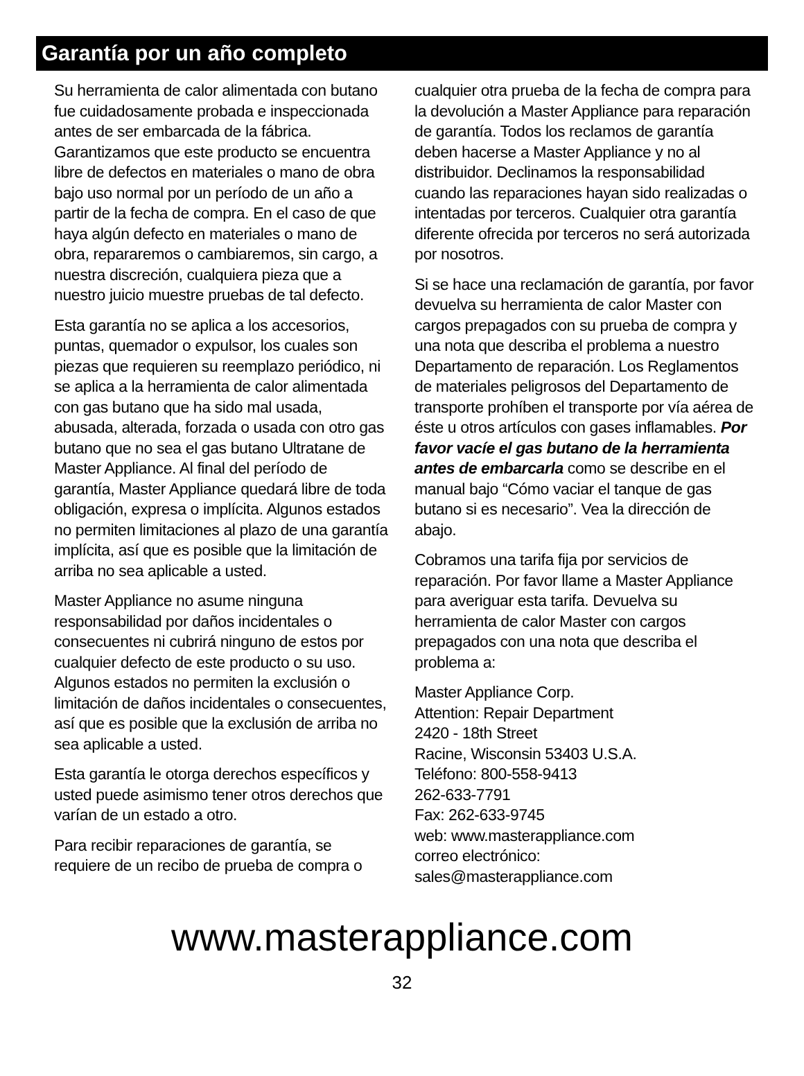Garantía por un año completo
Su herramienta de calor alimentada con butano fue cuidadosamente probada e inspeccionada antes de ser embarcada de la fábrica. Garantizamos que este producto se encuentra libre de defectos en materiales o mano de obra bajo uso normal por un período de un año a partir de la fecha de compra. En el caso de que haya algún defecto en materiales o mano de obra, repararemos o cambiaremos, sin cargo, a nuestra discreción, cualquiera pieza que a nuestro juicio muestre pruebas de tal defecto.
Esta garantía no se aplica a los accesorios, puntas, quemador o expulsor, los cuales son piezas que requieren su reemplazo periódico, ni se aplica a la herramienta de calor alimentada con gas butano que ha sido mal usada, abusada, alterada, forzada o usada con otro gas butano que no sea el gas butano Ultratane de Master Appliance. Al final del período de garantía, Master Appliance quedará libre de toda obligación, expresa o implícita. Algunos estados no permiten limitaciones al plazo de una garantía implícita, así que es posible que la limitación de arriba no sea aplicable a usted.
Master Appliance no asume ninguna responsabilidad por daños incidentales o consecuentes ni cubrirá ninguno de estos por cualquier defecto de este producto o su uso. Algunos estados no permiten la exclusión o limitación de daños incidentales o consecuentes, así que es posible que la exclusión de arriba no sea aplicable a usted.
Esta garantía le otorga derechos específicos y usted puede asimismo tener otros derechos que varían de un estado a otro.
Para recibir reparaciones de garantía, se requiere de un recibo de prueba de compra o
cualquier otra prueba de la fecha de compra para la devolución a Master Appliance para reparación de garantía. Todos los reclamos de garantía deben hacerse a Master Appliance y no al distribuidor. Declinamos la responsabilidad cuando las reparaciones hayan sido realizadas o intentadas por terceros. Cualquier otra garantía diferente ofrecida por terceros no será autorizada por nosotros.
Si se hace una reclamación de garantía, por favor devuelva su herramienta de calor Master con cargos prepagados con su prueba de compra y una nota que describa el problema a nuestro Departamento de reparación. Los Reglamentos de materiales peligrosos del Departamento de transporte prohíben el transporte por vía aérea de éste u otros artículos con gases inflamables. Por favor vacíe el gas butano de la herramienta antes de embarcarla como se describe en el manual bajo “Cómo vaciar el tanque de gas butano si es necesario”. Vea la dirección de abajo.
Cobramos una tarifa fija por servicios de reparación. Por favor llame a Master Appliance para averiguar esta tarifa. Devuelva su herramienta de calor Master con cargos prepagados con una nota que describa el problema a:
Master Appliance Corp.
Attention: Repair Department
2420 - 18th Street
Racine, Wisconsin 53403 U.S.A.
Teléfono: 800-558-9413
262-633-7791
Fax: 262-633-9745
web: www.masterappliance.com
correo electrónico:
sales@masterappliance.com
www.masterappliance.com
32